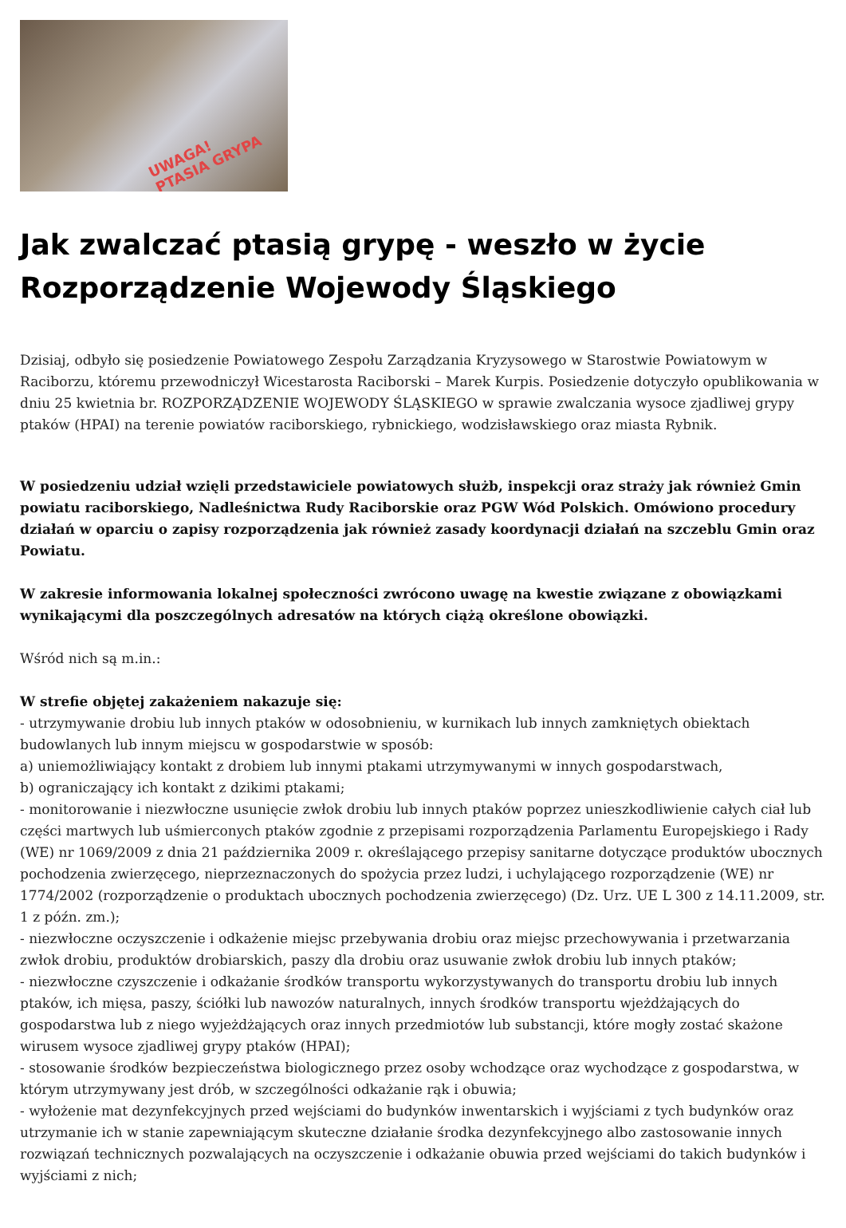UWAGA!
PTASIA GRYPA
Jak zwalczać ptasią grypę - weszło w życie Rozporządzenie Wojewody Śląskiego
Dzisiaj, odbyło się posiedzenie Powiatowego Zespołu Zarządzania Kryzysowego w Starostwie Powiatowym w Raciborzu, któremu przewodniczył Wicestarosta Raciborski – Marek Kurpis. Posiedzenie dotyczyło opublikowania w dniu 25 kwietnia br. ROZPORZĄDZENIE WOJEWODY ŚLĄSKIEGO w sprawie zwalczania wysoce zjadliwej grypy ptaków (HPAI) na terenie powiatów raciborskiego, rybnickiego, wodzisławskiego oraz miasta Rybnik.
W posiedzeniu udział wzięli przedstawiciele powiatowych służb, inspekcji oraz straży jak również Gmin powiatu raciborskiego, Nadleśnictwa Rudy Raciborskie oraz PGW Wód Polskich. Omówiono procedury działań w oparciu o zapisy rozporządzenia jak również zasady koordynacji działań na szczeblu Gmin oraz Powiatu.
W zakresie informowania lokalnej społeczności zwrócono uwagę na kwestie związane z obowiązkami wynikającymi dla poszczególnych adresatów na których ciążą określone obowiązki.
Wśród nich są m.in.:
W strefie objętej zakażeniem nakazuje się:
- utrzymywanie drobiu lub innych ptaków w odosobnieniu, w kurnikach lub innych zamkniętych obiektach budowlanych lub innym miejscu w gospodarstwie w sposób:
a) uniemożliwiający kontakt z drobiem lub innymi ptakami utrzymywanymi w innych gospodarstwach,
b) ograniczający ich kontakt z dzikimi ptakami;
- monitorowanie i niezwłoczne usunięcie zwłok drobiu lub innych ptaków poprzez unieszkodliwienie całych ciał lub części martwych lub uśmierconych ptaków zgodnie z przepisami rozporządzenia Parlamentu Europejskiego i Rady (WE) nr 1069/2009 z dnia 21 października 2009 r. określającego przepisy sanitarne dotyczące produktów ubocznych pochodzenia zwierzęcego, nieprzeznaczonych do spożycia przez ludzi, i uchylającego rozporządzenie (WE) nr 1774/2002 (rozporządzenie o produktach ubocznych pochodzenia zwierzęcego) (Dz. Urz. UE L 300 z 14.11.2009, str. 1 z późn. zm.);
- niezwłoczne oczyszczenie i odkażenie miejsc przebywania drobiu oraz miejsc przechowywania i przetwarzania zwłok drobiu, produktów drobiarskich, paszy dla drobiu oraz usuwanie zwłok drobiu lub innych ptaków;
- niezwłoczne czyszczenie i odkażanie środków transportu wykorzystywanych do transportu drobiu lub innych ptaków, ich mięsa, paszy, ściółki lub nawozów naturalnych, innych środków transportu wjeżdżających do gospodarstwa lub z niego wyjeżdżających oraz innych przedmiotów lub substancji, które mogły zostać skażone wirusem wysoce zjadliwej grypy ptaków (HPAI);
- stosowanie środków bezpieczeństwa biologicznego przez osoby wchodzące oraz wychodzące z gospodarstwa, w którym utrzymywany jest drób, w szczególności odkażanie rąk i obuwia;
- wyłożenie mat dezynfekcyjnych przed wejściami do budynków inwentarskich i wyjściami z tych budynków oraz utrzymanie ich w stanie zapewniającym skuteczne działanie środka dezynfekcyjnego albo zastosowanie innych rozwiązań technicznych pozwalających na oczyszczenie i odkażanie obuwia przed wejściami do takich budynków i wyjściami z nich;